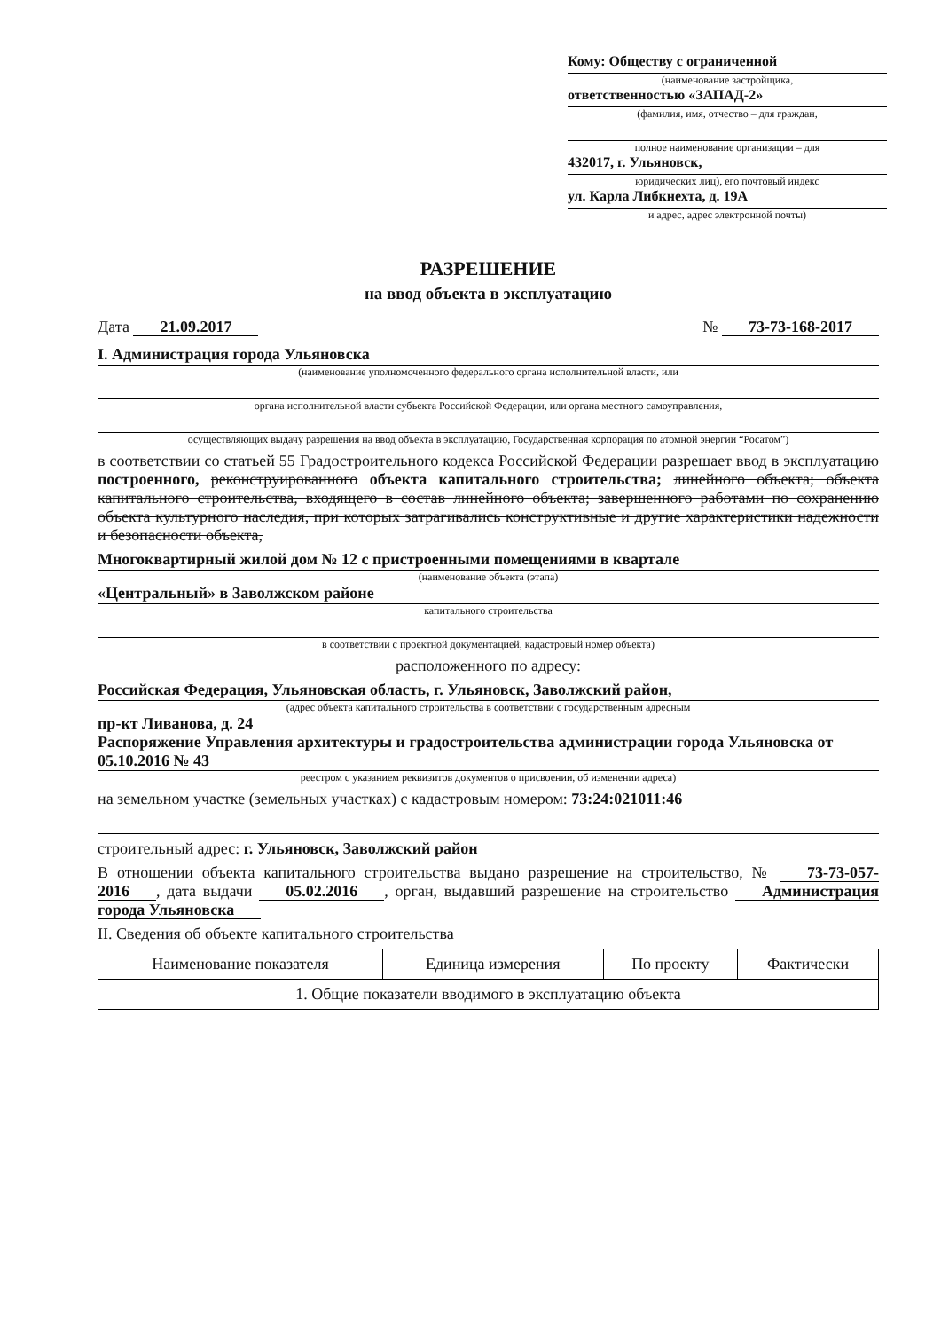Кому: Обществу с ограниченной
(наименование застройщика,
ответственностью «ЗАПАД-2»
(фамилия, имя, отчество – для граждан,
полное наименование организации – для
432017, г. Ульяновск,
юридических лиц), его почтовый индекс
ул. Карла Либкнехта, д. 19А
и адрес, адрес электронной почты)
РАЗРЕШЕНИЕ
на ввод объекта в эксплуатацию
Дата 21.09.2017 № 73-73-168-2017
I. Администрация города Ульяновска
(наименование уполномоченного федерального органа исполнительной власти, или
органа исполнительной власти субъекта Российской Федерации, или органа местного самоуправления,
осуществляющих выдачу разрешения на ввод объекта в эксплуатацию, Государственная корпорация по атомной энергии “Росатом”)
в соответствии со статьей 55 Градостроительного кодекса Российской Федерации разрешает ввод в эксплуатацию построенного, реконструированного объекта капитального строительства; линейного объекта; объекта капитального строительства, входящего в состав линейного объекта; завершенного работами по сохранению объекта культурного наследия, при которых затрагивались конструктивные и другие характеристики надежности и безопасности объекта,
Многоквартирный жилой дом № 12 с пристроенными помещениями в квартале
(наименование объекта (этапа)
«Центральный» в Заволжском районе
капитального строительства
в соответствии с проектной документацией, кадастровый номер объекта)
расположенного по адресу:
Российская Федерация, Ульяновская область, г. Ульяновск, Заволжский район,
(адрес объекта капитального строительства в соответствии с государственным адресным
пр-кт Ливанова, д. 24
Распоряжение Управления архитектуры и градостроительства администрации города Ульяновска от 05.10.2016 № 43
реестром с указанием реквизитов документов о присвоении, об изменении адреса)
на земельном участке (земельных участках) с кадастровым номером: 73:24:021011:46
строительный адрес: г. Ульяновск, Заволжский район
В отношении объекта капитального строительства выдано разрешение на строительство, № 73-73-057-2016, дата выдачи 05.02.2016, орган, выдавший разрешение на строительство Администрация города Ульяновска
II. Сведения об объекте капитального строительства
| Наименование показателя | Единица измерения | По проекту | Фактически |
| --- | --- | --- | --- |
| 1. Общие показатели вводимого в эксплуатацию объекта | | | |